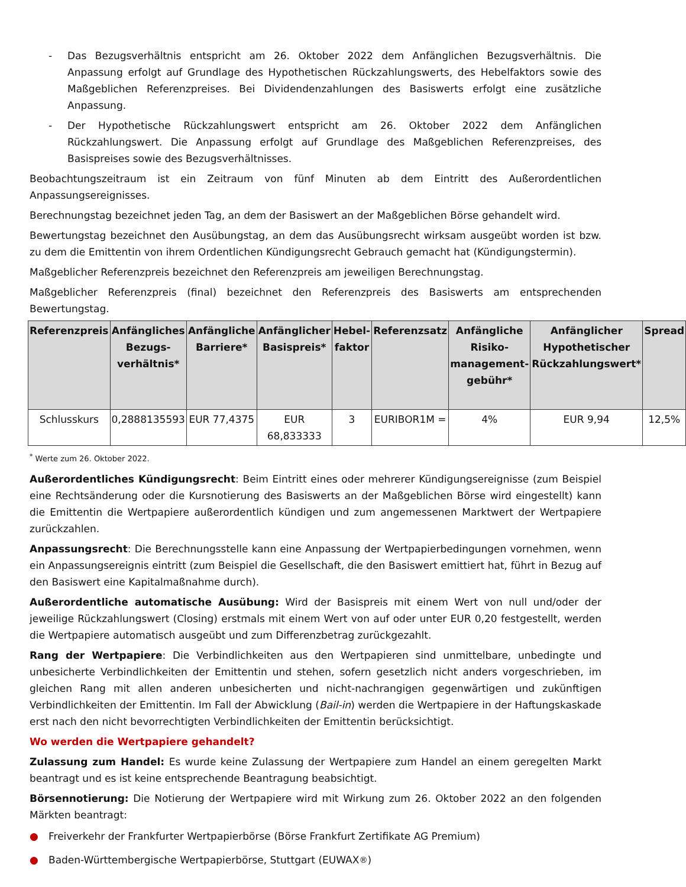- Das Bezugsverhältnis entspricht am 26. Oktober 2022 dem Anfänglichen Bezugsverhältnis. Die Anpassung erfolgt auf Grundlage des Hypothetischen Rückzahlungswerts, des Hebelfaktors sowie des Maßgeblichen Referenzpreises. Bei Dividendenzahlungen des Basiswerts erfolgt eine zusätzliche Anpassung.
- Der Hypothetische Rückzahlungswert entspricht am 26. Oktober 2022 dem Anfänglichen Rückzahlungswert. Die Anpassung erfolgt auf Grundlage des Maßgeblichen Referenzpreises, des Basispreises sowie des Bezugsverhältnisses.
Beobachtungszeitraum ist ein Zeitraum von fünf Minuten ab dem Eintritt des Außerordentlichen Anpassungsereignisses.
Berechnungstag bezeichnet jeden Tag, an dem der Basiswert an der Maßgeblichen Börse gehandelt wird.
Bewertungstag bezeichnet den Ausübungstag, an dem das Ausübungsrecht wirksam ausgeübt worden ist bzw. zu dem die Emittentin von ihrem Ordentlichen Kündigungsrecht Gebrauch gemacht hat (Kündigungstermin).
Maßgeblicher Referenzpreis bezeichnet den Referenzpreis am jeweiligen Berechnungstag.
Maßgeblicher Referenzpreis (final) bezeichnet den Referenzpreis des Basiswerts am entsprechenden Bewertungstag.
| Referenzpreis | Anfängliches Bezugs-verhältnis* | Anfängliche Barriere* | Anfänglicher Basispreis* | Hebel-faktor | Referenzsatz | Anfängliche Risiko-management-gebühr* | Anfänglicher Hypothetischer Rückzahlungswert* | Spread |
| --- | --- | --- | --- | --- | --- | --- | --- | --- |
| Schlusskurs | 0,2888135593 | EUR 77,4375 | EUR 68,833333 | 3 | EURIBOR1M = | 4% | EUR 9,94 | 12,5% |
<sup>*</sup> Werte zum 26. Oktober 2022.
Außerordentliches Kündigungsrecht: Beim Eintritt eines oder mehrerer Kündigungsereignisse (zum Beispiel eine Rechtsänderung oder die Kursnotierung des Basiswerts an der Maßgeblichen Börse wird eingestellt) kann die Emittentin die Wertpapiere außerordentlich kündigen und zum angemessenen Marktwert der Wertpapiere zurückzahlen.
Anpassungsrecht: Die Berechnungsstelle kann eine Anpassung der Wertpapierbedingungen vornehmen, wenn ein Anpassungsereignis eintritt (zum Beispiel die Gesellschaft, die den Basiswert emittiert hat, führt in Bezug auf den Basiswert eine Kapitalmaßnahme durch).
Außerordentliche automatische Ausübung: Wird der Basispreis mit einem Wert von null und/oder der jeweilige Rückzahlungswert (Closing) erstmals mit einem Wert von auf oder unter EUR 0,20 festgestellt, werden die Wertpapiere automatisch ausgeübt und zum Differenzbetrag zurückgezahlt.
Rang der Wertpapiere: Die Verbindlichkeiten aus den Wertpapieren sind unmittelbare, unbedingte und unbesicherte Verbindlichkeiten der Emittentin und stehen, sofern gesetzlich nicht anders vorgeschrieben, im gleichen Rang mit allen anderen unbesicherten und nicht-nachrangigen gegenwärtigen und zukünftigen Verbindlichkeiten der Emittentin. Im Fall der Abwicklung (Bail-in) werden die Wertpapiere in der Haftungskaskade erst nach den nicht bevorrechtigten Verbindlichkeiten der Emittentin berücksichtigt.
Wo werden die Wertpapiere gehandelt?
Zulassung zum Handel: Es wurde keine Zulassung der Wertpapiere zum Handel an einem geregelten Markt beantragt und es ist keine entsprechende Beantragung beabsichtigt.
Börsennotierung: Die Notierung der Wertpapiere wird mit Wirkung zum 26. Oktober 2022 an den folgenden Märkten beantragt:
● Freiverkehr der Frankfurter Wertpapierbörse (Börse Frankfurt Zertifikate AG Premium)
● Baden-Württembergische Wertpapierbörse, Stuttgart (EUWAX<sup>®</sup>)